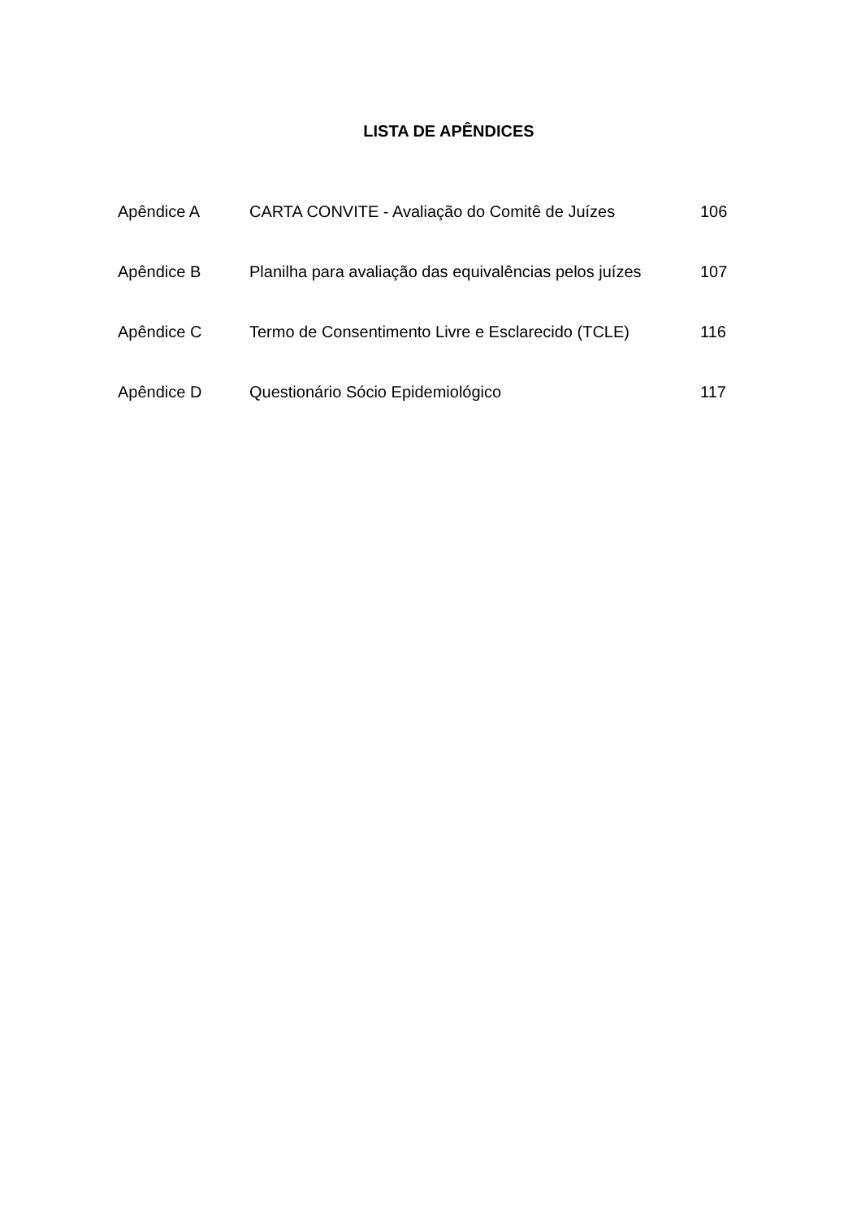LISTA DE APÊNDICES
| Apêndice A | CARTA CONVITE - Avaliação do Comitê de Juízes | 106 |
| Apêndice B | Planilha para avaliação das equivalências pelos juízes | 107 |
| Apêndice C | Termo de Consentimento Livre e Esclarecido (TCLE) | 116 |
| Apêndice D | Questionário Sócio Epidemiológico | 117 |